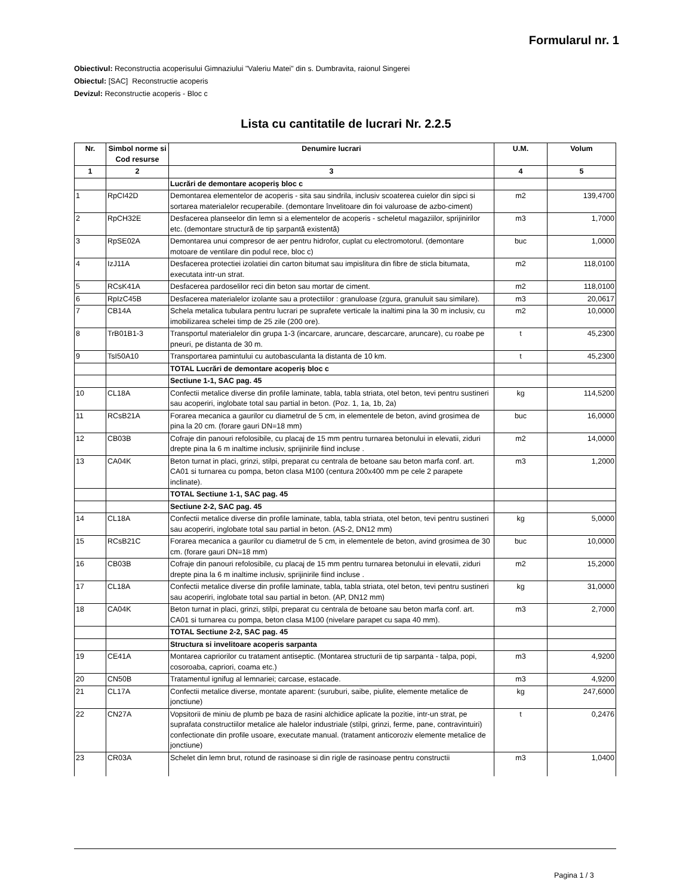Formularul nr. 1
Obiectivul: Reconstructia acoperisului Gimnaziului "Valeriu Matei" din s. Dumbravita, raionul Singerei
Obiectul: [SAC] Reconstructie acoperis
Devizul: Reconstructie acoperis - Bloc c
Lista cu cantitatile de lucrari Nr. 2.2.5
| Nr. | Simbol norme si Cod resurse | Denumire lucrari | U.M. | Volum |
| --- | --- | --- | --- | --- |
| 1 | 2 | 3 | 4 | 5 |
| | | Lucrări de demontare acoperiș bloc c | | |
| 1 | RpCI42D | Demontarea elementelor de acoperis - sita sau sindrila, inclusiv scoaterea cuielor din sipci si sortarea materialelor recuperabile. (demontare învelitoare din foi valuroase de azbo-ciment) | m2 | 139,4700 |
| 2 | RpCH32E | Desfacerea planseelor din lemn si a elementelor de acoperis - scheletul magaziilor, sprijinirilor etc. (demontare structură de tip șarpantă existentă) | m3 | 1,7000 |
| 3 | RpSE02A | Demontarea unui compresor de aer pentru hidrofor, cuplat cu electromotorul. (demontare motoare de ventilare din podul rece, bloc c) | buc | 1,0000 |
| 4 | IzJ11A | Desfacerea protectiei izolatiei din carton bitumat sau impislitura din fibre de sticla bitumata, executata intr-un strat. | m2 | 118,0100 |
| 5 | RCsK41A | Desfacerea pardoselilor reci din beton sau mortar de ciment. | m2 | 118,0100 |
| 6 | RpIzC45B | Desfacerea materialelor izolante sau a protectiilor : granuloase (zgura, granuluit sau similare). | m3 | 20,0617 |
| 7 | CB14A | Schela metalica tubulara pentru lucrari pe suprafete verticale la inaltimi pina la 30 m inclusiv, cu imobilizarea schelei timp de 25 zile (200 ore). | m2 | 10,0000 |
| 8 | TrB01B1-3 | Transportul materialelor din grupa 1-3 (incarcare, aruncare, descarcare, aruncare), cu roabe pe pneuri, pe distanta de 30 m. | t | 45,2300 |
| 9 | TsI50A10 | Transportarea pamintului cu autobasculanta la distanta de 10 km. | t | 45,2300 |
| | | TOTAL Lucrări de demontare acoperiș bloc c | | |
| | | Sectiune 1-1, SAC pag. 45 | | |
| 10 | CL18A | Confectii metalice diverse din profile laminate, tabla, tabla striata, otel beton, tevi pentru sustineri sau acoperiri, inglobate total sau partial in beton. (Poz. 1, 1a, 1b, 2a) | kg | 114,5200 |
| 11 | RCsB21A | Forarea mecanica a gaurilor cu diametrul de 5 cm, in elementele de beton, avind grosimea de pina la 20 cm. (forare gauri DN=18 mm) | buc | 16,0000 |
| 12 | CB03B | Cofraje din panouri refolosibile, cu placaj de 15 mm pentru turnarea betonului in elevatii, ziduri drepte pina la 6 m inaltime inclusiv, sprijinirile fiind incluse . | m2 | 14,0000 |
| 13 | CA04K | Beton turnat in placi, grinzi, stilpi, preparat cu centrala de betoane sau beton marfa conf. art. CA01 si turnarea cu pompa, beton clasa M100 (centura 200x400 mm pe cele 2 parapete inclinate). | m3 | 1,2000 |
| | | TOTAL Sectiune 1-1, SAC pag. 45 | | |
| | | Sectiune 2-2, SAC pag. 45 | | |
| 14 | CL18A | Confectii metalice diverse din profile laminate, tabla, tabla striata, otel beton, tevi pentru sustineri sau acoperiri, inglobate total sau partial in beton. (AS-2, DN12 mm) | kg | 5,0000 |
| 15 | RCsB21C | Forarea mecanica a gaurilor cu diametrul de 5 cm, in elementele de beton, avind grosimea de 30 cm. (forare gauri DN=18 mm) | buc | 10,0000 |
| 16 | CB03B | Cofraje din panouri refolosibile, cu placaj de 15 mm pentru turnarea betonului in elevatii, ziduri drepte pina la 6 m inaltime inclusiv, sprijinirile fiind incluse . | m2 | 15,2000 |
| 17 | CL18A | Confectii metalice diverse din profile laminate, tabla, tabla striata, otel beton, tevi pentru sustineri sau acoperiri, inglobate total sau partial in beton. (AP, DN12 mm) | kg | 31,0000 |
| 18 | CA04K | Beton turnat in placi, grinzi, stilpi, preparat cu centrala de betoane sau beton marfa conf. art. CA01 si turnarea cu pompa, beton clasa M100 (nivelare parapet cu sapa 40 mm). | m3 | 2,7000 |
| | | TOTAL Sectiune 2-2, SAC pag. 45 | | |
| | | Structura si invelitoare acoperis sarpanta | | |
| 19 | CE41A | Montarea capriorilor cu tratament antiseptic. (Montarea structurii de tip sarpanta - talpa, popi, cosoroaba, capriori, coama etc.) | m3 | 4,9200 |
| 20 | CN50B | Tratamentul ignifug al lemnariei; carcase, estacade. | m3 | 4,9200 |
| 21 | CL17A | Confectii metalice diverse, montate aparent: (suruburi, saibe, piulite, elemente metalice de jonctiune) | kg | 247,6000 |
| 22 | CN27A | Vopsitorii de miniu de plumb pe baza de rasini alchidice aplicate la pozitie, intr-un strat, pe suprafata constructiilor metalice ale halelor industriale (stilpi, grinzi, ferme, pane, contravintuiri) confectionate din profile usoare, executate manual. (tratament anticoroziv elemente metalice de jonctiune) | t | 0,2476 |
| 23 | CR03A | Schelet din lemn brut, rotund de rasinoase si din rigle de rasinoase pentru constructii | m3 | 1,0400 |
Pagina 1 / 3